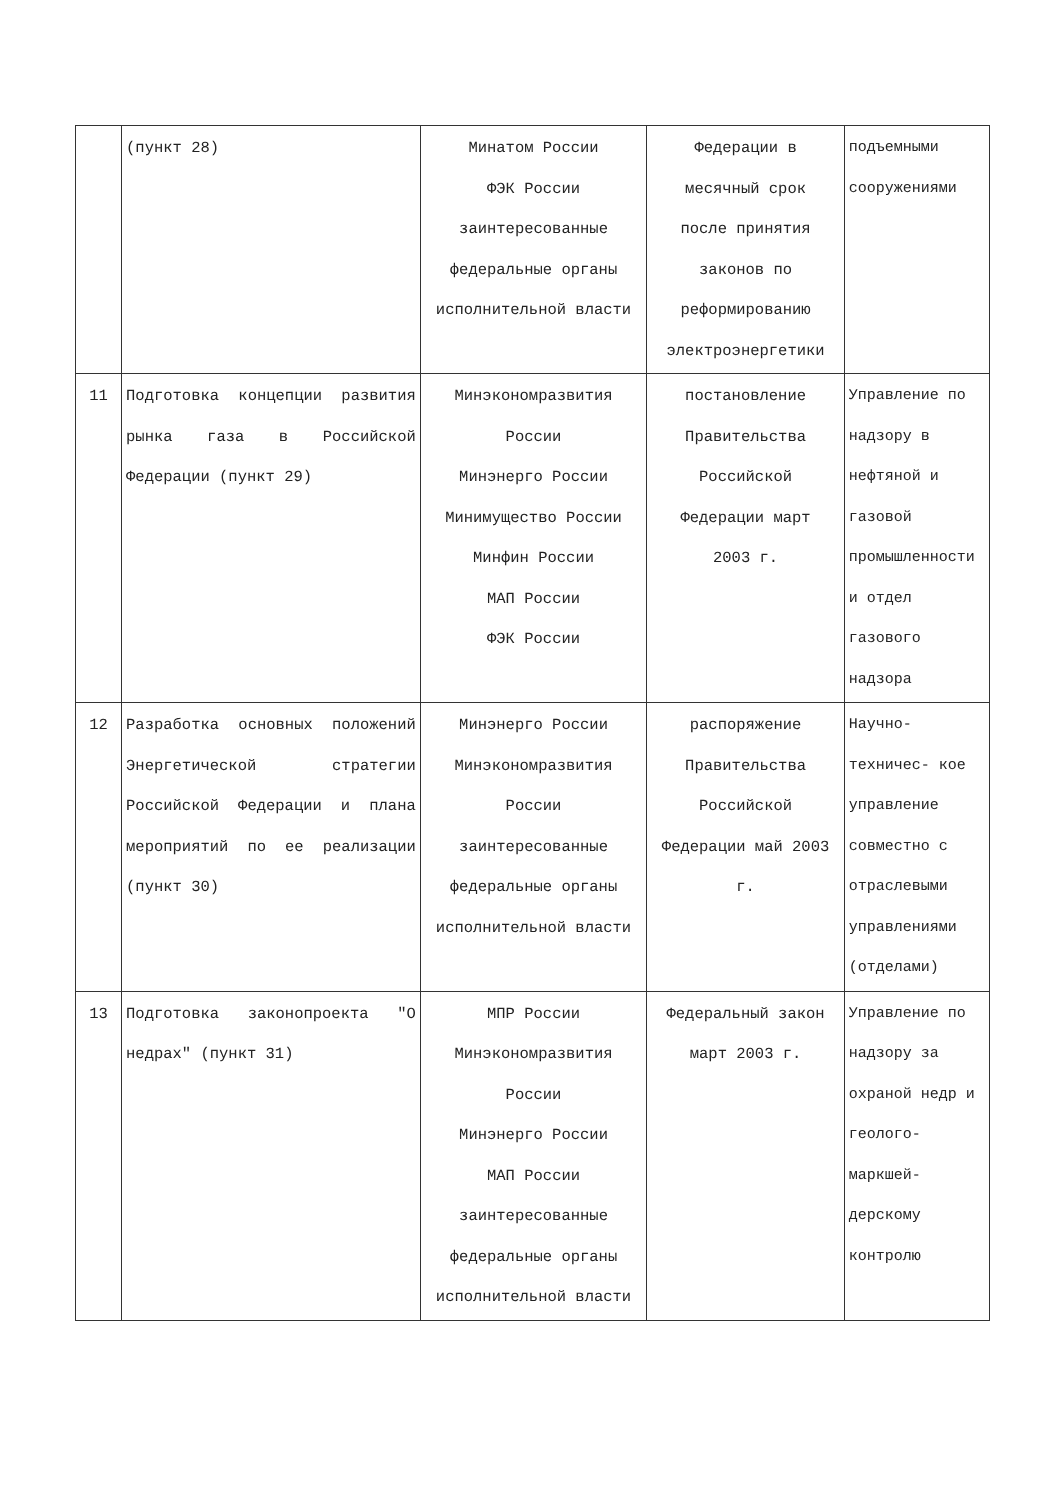| | (пункт 28) | Минатом России ФЭК России заинтересованные федеральные органы исполнительной власти | Федерации в месячный срок после принятия законов по реформированию электроэнергетики | подъемными сооружениями |
| 11 | Подготовка концепции развития рынка газа в Российской Федерации (пункт 29) | Минэкономразвития России Минэнерго России Минимущество России Минфин России МАП России ФЭК России | постановление Правительства Российской Федерации март 2003 г. | Управление по надзору в нефтяной и газовой промышленности и отдел газового надзора |
| 12 | Разработка основных положений Энергетической стратегии Российской Федерации и плана мероприятий по ее реализации (пункт 30) | Минэнерго России Минэкономразвития России заинтересованные федеральные органы исполнительной власти | распоряжение Правительства Российской Федерации май 2003 г. | Научно-техничес- кое управление совместно с отраслевыми управлениями (отделами) |
| 13 | Подготовка законопроекта "О недрах" (пункт 31) | МПР России Минэкономразвития России Минэнерго России МАП России заинтересованные федеральные органы исполнительной власти | Федеральный закон март 2003 г. | Управление по надзору за охраной недр и геолого-маркшей- дерскому контролю |